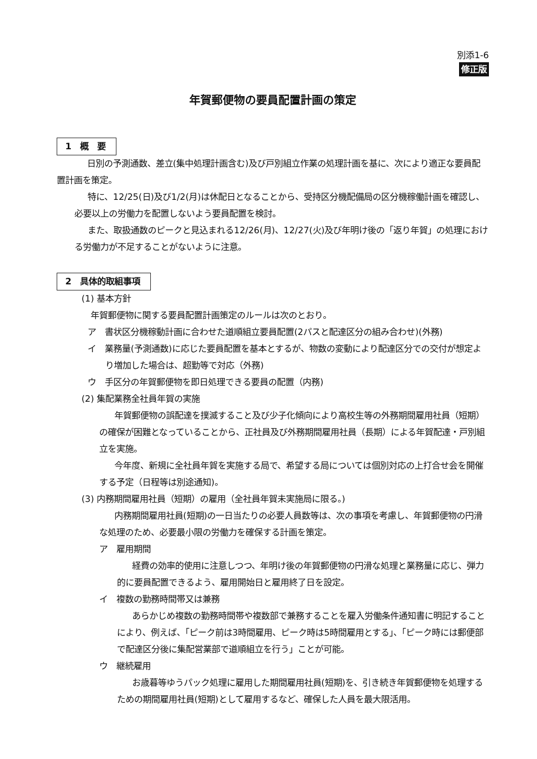別添1-6
修正版
年賀郵便物の要員配置計画の策定
1　概　要
日別の予測通数、差立(集中処理計画含む)及び戸別組立作業の処理計画を基に、次により適正な要員配置計画を策定。
特に、12/25(日)及び1/2(月)は休配日となることから、受持区分機配備局の区分機稼働計画を確認し、必要以上の労働力を配置しないよう要員配置を検討。
また、取扱通数のピークと見込まれる12/26(月)、12/27(火)及び年明け後の「返り年賀」の処理における労働力が不足することがないように注意。
2　具体的取組事項
(1) 基本方針
年賀郵便物に関する要員配置計画策定のルールは次のとおり。
ア　書状区分機稼動計画に合わせた道順組立要員配置(2パスと配達区分の組み合わせ)(外務)
イ　業務量(予測通数)に応じた要員配置を基本とするが、物数の変動により配達区分での交付が想定より増加した場合は、超勤等で対応（外務)
ウ　手区分の年賀郵便物を即日処理できる要員の配置（内務)
(2) 集配業務全社員年賀の実施
年賀郵便物の誤配達を撲滅すること及び少子化傾向により高校生等の外務期間雇用社員（短期）の確保が困難となっていることから、正社員及び外務期間雇用社員（長期）による年賀配達・戸別組立を実施。
今年度、新規に全社員年賀を実施する局で、希望する局については個別対応の上打合せ会を開催する予定（日程等は別途通知)。
(3) 内務期間雇用社員（短期）の雇用（全社員年賀未実施局に限る。)
内務期間雇用社員(短期)の一日当たりの必要人員数等は、次の事項を考慮し、年賀郵便物の円滑な処理のため、必要最小限の労働力を確保する計画を策定。
ア　雇用期間
経費の効率的使用に注意しつつ、年明け後の年賀郵便物の円滑な処理と業務量に応じ、弾力的に要員配置できるよう、雇用開始日と雇用終了日を設定。
イ　複数の勤務時間帯又は兼務
あらかじめ複数の勤務時間帯や複数部で兼務することを雇入労働条件通知書に明記することにより、例えば、「ピーク前は3時間雇用、ピーク時は5時間雇用とする」、「ピーク時には郵便部で配達区分後に集配営業部で道順組立を行う」ことが可能。
ウ　継続雇用
お歳暮等ゆうパック処理に雇用した期間雇用社員(短期)を、引き続き年賀郵便物を処理するための期間雇用社員(短期)として雇用するなど、確保した人員を最大限活用。